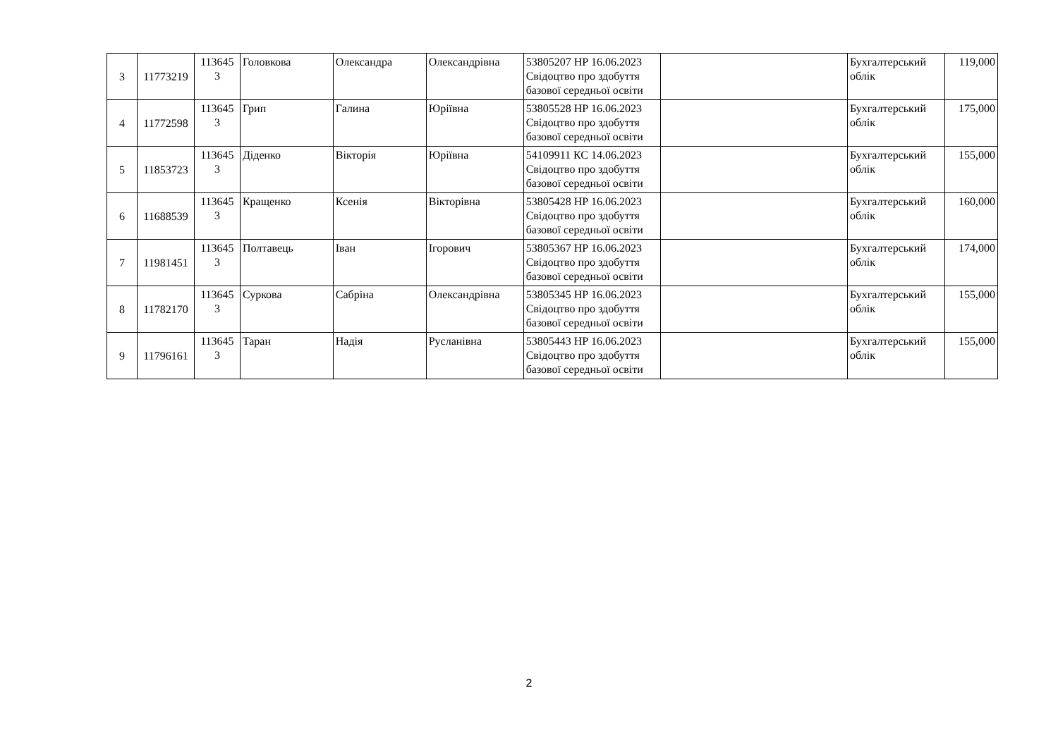| 3 | 11773219 | 113645 3 | Головкова | Олександра | Олександрівна | 53805207 НР 16.06.2023 Свідоцтво про здобуття базової середньої освіти | | Бухгалтерський облік | 119,000 |
| 4 | 11772598 | 113645 3 | Грип | Галина | Юріївна | 53805528 НР 16.06.2023 Свідоцтво про здобуття базової середньої освіти | | Бухгалтерський облік | 175,000 |
| 5 | 11853723 | 113645 3 | Діденко | Вікторія | Юріївна | 54109911 КС 14.06.2023 Свідоцтво про здобуття базової середньої освіти | | Бухгалтерський облік | 155,000 |
| 6 | 11688539 | 113645 3 | Кращенко | Ксенія | Вікторівна | 53805428 НР 16.06.2023 Свідоцтво про здобуття базової середньої освіти | | Бухгалтерський облік | 160,000 |
| 7 | 11981451 | 113645 3 | Полтавець | Іван | Ігорович | 53805367 НР 16.06.2023 Свідоцтво про здобуття базової середньої освіти | | Бухгалтерський облік | 174,000 |
| 8 | 11782170 | 113645 3 | Суркова | Сабріна | Олександрівна | 53805345 НР 16.06.2023 Свідоцтво про здобуття базової середньої освіти | | Бухгалтерський облік | 155,000 |
| 9 | 11796161 | 113645 3 | Таран | Надія | Русланівна | 53805443 НР 16.06.2023 Свідоцтво про здобуття базової середньої освіти | | Бухгалтерський облік | 155,000 |
2